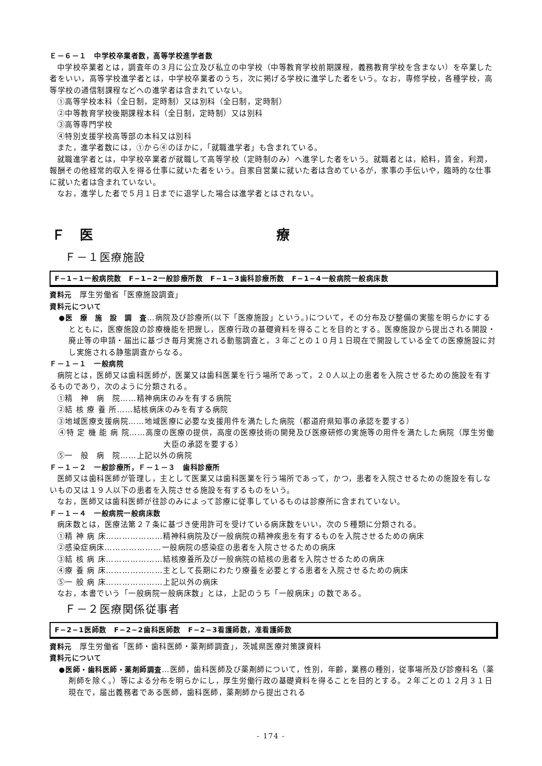Ｅ－６－１　中学校卒業者数，高等学校進学者数
中学校卒業者とは，調査年の３月に公立及び私立の中学校（中等教育学校前期課程，義務教育学校を含まない）を卒業した者をいい，高等学校進学者とは，中学校卒業者のうち，次に掲げる学校に進学した者をいう。なお，専修学校，各種学校，高等学校の通信制課程などへの進学者は含まれていない。
①高等学校本科（全日制，定時制）又は別科（全日制，定時制）
②中等教育学校後期課程本科（全日制，定時制）又は別科
③高等専門学校
④特別支援学校高等部の本科又は別科
また，進学者数には，①から④のほかに，「就職進学者」も含まれている。
就職進学者とは，中学校卒業者が就職して高等学校（定時制のみ）へ進学した者をいう。就職者とは，給料，賃金，利潤，報酬その他経常的収入を得る仕事に就いた者をいう。自家自営業に就いた者は含めているが，家事の手伝いや，臨時的な仕事に就いた者は含まれていない。
なお，進学した者で５月１日までに退学した場合は進学者とはされない。
Ｆ　医　　　　　　　　　　　　　療
Ｆ－１医療施設
F−1−1一般病院数　F−1−2一般診療所数　F−1−3歯科診療所数　F−1−4一般病院一般病床数
資料元　厚生労働省「医療施設調査」
資料元について
●医　療　施　設　調　査…病院及び診療所(以下「医療施設」という。)について，その分布及び整備の実態を明らかにするとともに，医療施設の診療機能を把握し，医療行政の基礎資料を得ることを目的とする。医療施設から提出される開設・廃止等の申請・届出に基づき毎月実施される動態調査と，３年ごとの１０月１日現在で開設している全ての医療施設に対し実施される静態調査からなる。
Ｆ－１－１　一般病院
病院とは，医師又は歯科医師が，医業又は歯科医業を行う場所であって，２０人以上の患者を入院させるための施設を有するものであり，次のように分類される。
①精　神　病　院……精神病床のみを有する病院
②結 核 療 養 所……結核病床のみを有する病院
③地域医療支援病院……地域医療に必要な支援用件を満たした病院（都道府県知事の承認を要する）
④特 定 機 能 病 院……高度の医療の提供，高度の医療技術の開発及び医療研修の実施等の用件を満たした病院（厚生労働大臣の承認を要する）
⑤一　般　病　院……上記以外の病院
Ｆ－１－２　一般診療所，Ｆ－１－３　歯科診療所
医師又は歯科医師が管理し，主として医業又は歯科医業を行う場所であって，かつ，患者を入院させるための施設を有しないもの又は１９人以下の患者を入院させる施設を有するものをいう。
なお，医師又は歯科医師が往診のみによって診療に従事しているものは診療所に含まれていない。
Ｆ－１－４　一般病院一般病床数
病床数とは，医療法第２７条に基づき使用許可を受けている病床数をいい，次の５種類に分類される。
①精 神 病 床…………………精神科病院及び一般病院の精神疾患を有するものを入院させるための病床
②感染症病床…………………一般病院の感染症の患者を入院させるための病床
③結 核 病 床…………………結核療養所及び一般病院の結核の患者を入院させるための病床
④療 養 病 床…………………主として長期にわたり療養を必要とする患者を入院させるための病床
⑤一 般 病 床…………………上記以外の病床
なお，本書でいう「一般病院一般病床数」とは，上記のうち「一般病床」の数である。
Ｆ－２医療関係従事者
F−2−1医師数　F−2−2歯科医師数　F−2−3看護師数，准看護師数
資料元　厚生労働省「医師・歯科医師・薬剤師調査」，茨城県医療対策課資料
資料元について
●医師・歯科医師・薬剤師調査…医師，歯科医師及び薬剤師について，性別，年齢，業務の種別，従事場所及び診療科名（薬剤師を除く。）等による分布を明らかにし，厚生労働行政の基礎資料を得ることを目的とする。２年ごとの１２月３１日現在で，届出義務者である医師，歯科医師，薬剤師から提出される
- 174 -